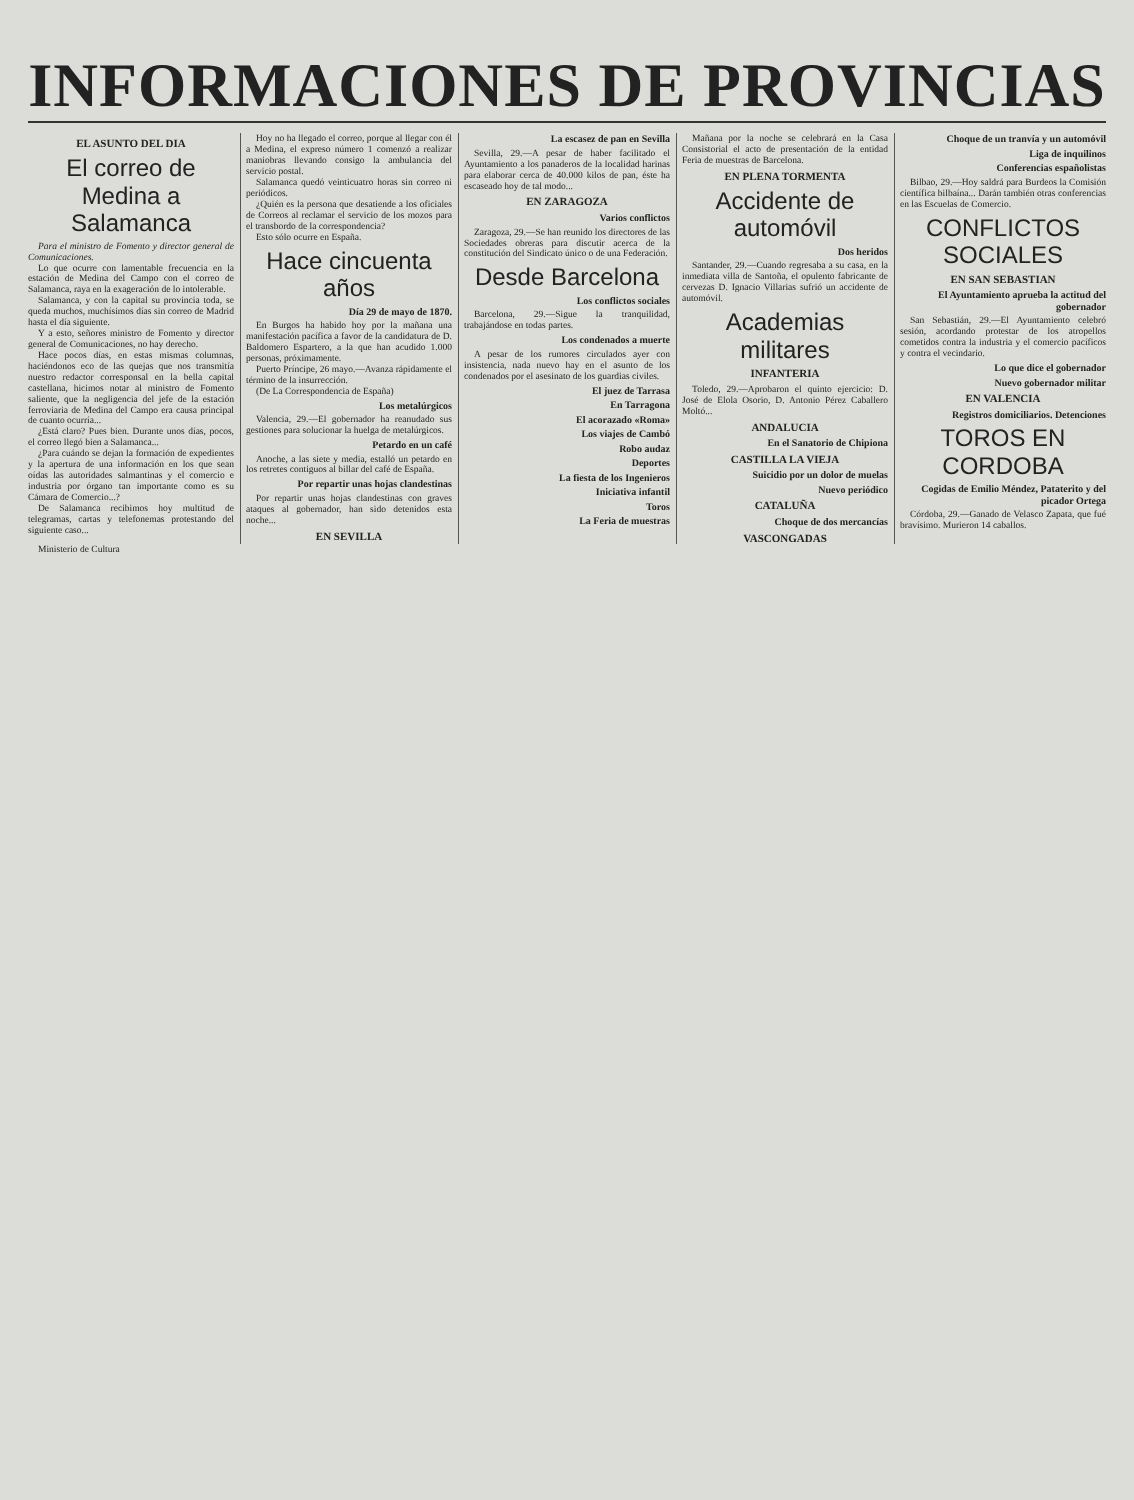INFORMACIONES DE PROVINCIAS
EL ASUNTO DEL DIA
El correo de Medina a Salamanca
Para el ministro de Fomento y director general de Comunicaciones.
Lo que ocurre con lamentable frecuencia en la estación de Medina del Campo con el correo de Salamanca, raya en la exageración de lo intolerable.
Salamanca, y con la capital su provincia toda, se queda muchos, muchísimos días sin correo de Madrid hasta el día siguiente.
Y a esto, señores ministro de Fomento y director general de Comunicaciones, no hay derecho.
Hace pocos días, en estas mismas columnas, haciéndonos eco de las quejas que nos transmitía nuestro redactor corresponsal en la bella capital castellana, hicimos notar al ministro de Fomento saliente, que la negligencia del jefe de la estación ferroviaria de Medina del Campo era causa principal de cuanto ocurría...
¿Está claro? Pues bien. Durante unos días, pocos, el correo llegó bien a Salamanca...
¿Para cuándo se dejan la formación de expedientes y la apertura de una información en los que sean oídas las autoridades salmantinas y el comercio e industria por órgano tan importante como es su Cámara de Comercio...?
De Salamanca recibimos hoy multitud de telegramas, cartas y telefonemas protestando del siguiente caso...
Hoy no ha llegado el correo, porque al llegar con él a Medina, el expreso número 1 comenzó a realizar maniobras llevando consigo la ambulancia del servicio postal.
Salamanca quedó veinticuatro horas sin correo ni periódicos.
¿Quién es la persona que desatiende a los oficiales de Correos al reclamar el servicio de los mozos para el transbordo de la correspondencia?
Esto sólo ocurre en España.
Hace cincuenta años
Día 29 de mayo de 1870.
En Burgos ha habido hoy por la mañana una manifestación pacífica a favor de la candidatura de D. Baldomero Espartero, a la que han acudido 1.000 personas, próximamente.
Puerto Príncipe, 26 mayo.—Avanza rápidamente el término de la insurrección.
(De La Correspondencia de España)
Los metalúrgicos
Valencia, 29.—El gobernador ha reanudado sus gestiones para solucionar la huelga de metalúrgicos.
Petardo en un café
Anoche, a las siete y media, estalló un petardo en los retretes contiguos al billar del café de España.
Por repartir unas hojas clandestinas
Por repartir unas hojas clandestinas con graves ataques al gobernador, han sido detenidos esta noche...
EN SEVILLA
La escasez de pan en Sevilla
Sevilla, 29.—A pesar de haber facilitado el Ayuntamiento a los panaderos de la localidad harinas para elaborar cerca de 40.000 kilos de pan, éste ha escaseado hoy de tal modo...
EN ZARAGOZA
Varios conflictos
Zaragoza, 29.—Se han reunido los directores de las Sociedades obreras para discutir acerca de la constitución del Sindicato único o de una Federación.
Desde Barcelona
Los conflictos sociales
Barcelona, 29.—Sigue la tranquilidad, trabajándose en todas partes.
Los condenados a muerte
A pesar de los rumores circulados ayer con insistencia, nada nuevo hay en el asunto de los condenados por el asesinato de los guardias civiles.
El juez de Tarrasa
En Tarragona
El acorazado «Roma»
Los viajes de Cambó
Robo audaz
Deportes
La fiesta de los Ingenieros
Iniciativa infantil
Toros
La Feria de muestras
Mañana por la noche se celebrará en la Casa Consistorial el acto de presentación de la entidad Feria de muestras de Barcelona.
EN PLENA TORMENTA
Accidente de automóvil
Dos heridos
Santander, 29.—Cuando regresaba a su casa, en la inmediata villa de Santoña, el opulento fabricante de cervezas D. Ignacio Villarias sufrió un accidente de automóvil.
Academias militares
INFANTERIA
Toledo, 29.—Aprobaron el quinto ejercicio: D. José de Elola Osorio, D. Antonio Pérez Caballero Moltó...
ANDALUCIA
En el Sanatorio de Chipiona
CASTILLA LA VIEJA
Suicidio por un dolor de muelas
Nuevo periódico
CATALUÑA
Choque de dos mercancías
VASCONGADAS
Choque de un tranvía y un automóvil
Liga de inquilinos
Conferencias españolistas
Bilbao, 29.—Hoy saldrá para Burdeos la Comisión científica bilbaína... Darán también otras conferencias en las Escuelas de Comercio.
CONFLICTOS SOCIALES
EN SAN SEBASTIAN
El Ayuntamiento aprueba la actitud del gobernador
San Sebastián, 29.—El Ayuntamiento celebró sesión, acordando protestar de los atropellos cometidos contra la industria y el comercio pacíficos y contra el vecindario.
Lo que dice el gobernador
Nuevo gobernador militar
EN VALENCIA
Registros domiciliarios. Detenciones
TOROS EN CORDOBA
Cogidas de Emilio Méndez, Pataterito y del picador Ortega
Córdoba, 29.—Ganado de Velasco Zapata, que fué bravísimo. Murieron 14 caballos.
Ministerio de Cultura